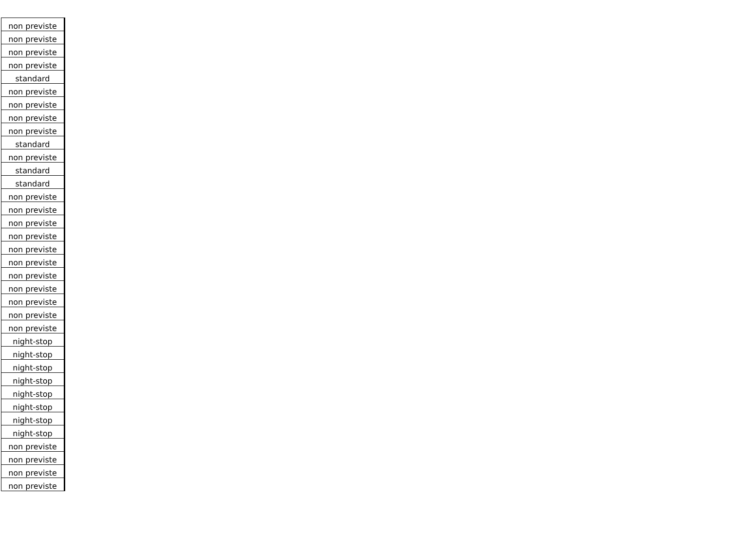| non previste |
| non previste |
| non previste |
| non previste |
| standard |
| non previste |
| non previste |
| non previste |
| non previste |
| standard |
| non previste |
| standard |
| standard |
| non previste |
| non previste |
| non previste |
| non previste |
| non previste |
| non previste |
| non previste |
| non previste |
| non previste |
| non previste |
| non previste |
| night-stop |
| night-stop |
| night-stop |
| night-stop |
| night-stop |
| night-stop |
| night-stop |
| night-stop |
| non previste |
| non previste |
| non previste |
| non previste |